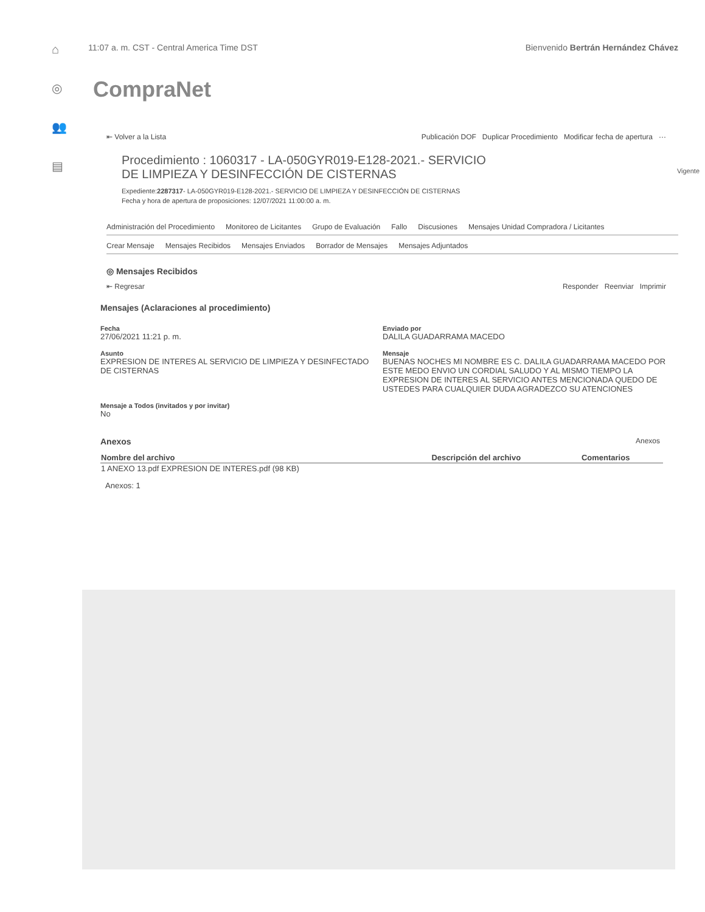⌂
◎
👥
▤
11:07 a. m. CST - Central America Time DST Bienvenido Bertrán Hernández Chávez
CompraNet
⇤ Volver a la Lista Publicación DOF Duplicar Procedimiento Modificar fecha de apertura ···
Procedimiento : 1060317 - LA-050GYR019-E128-2021.- SERVICIO DE LIMPIEZA Y DESINFECCIÓN DE CISTERNAS Vigente
Expediente:2287317- LA-050GYR019-E128-2021.- SERVICIO DE LIMPIEZA Y DESINFECCIÓN DE CISTERNAS
Fecha y hora de apertura de proposiciones: 12/07/2021 11:00:00 a. m.
Administración del Procedimiento Monitoreo de Licitantes Grupo de Evaluación Fallo Discusiones Mensajes Unidad Compradora / Licitantes
Crear Mensaje Mensajes Recibidos Mensajes Enviados Borrador de Mensajes Mensajes Adjuntados
◎ Mensajes Recibidos
⇤ Regresar Responder Reenviar Imprimir
Mensajes (Aclaraciones al procedimiento)
Fecha
27/06/2021 11:21 p. m.
Enviado por
DALILA GUADARRAMA MACEDO
Asunto
EXPRESION DE INTERES AL SERVICIO DE LIMPIEZA Y DESINFECTADO DE CISTERNAS
Mensaje
BUENAS NOCHES MI NOMBRE ES C. DALILA GUADARRAMA MACEDO POR ESTE MEDO ENVIO UN CORDIAL SALUDO Y AL MISMO TIEMPO LA EXPRESION DE INTERES AL SERVICIO ANTES MENCIONADA QUEDO DE USTEDES PARA CUALQUIER DUDA AGRADEZCO SU ATENCIONES
Mensaje a Todos (invitados y por invitar)
No
Anexos Anexos
| Nombre del archivo | Descripción del archivo | Comentarios |
| --- | --- | --- |
| 1 ANEXO 13.pdf EXPRESION DE INTERES.pdf (98 KB) | | |
| Anexos: 1 | | |